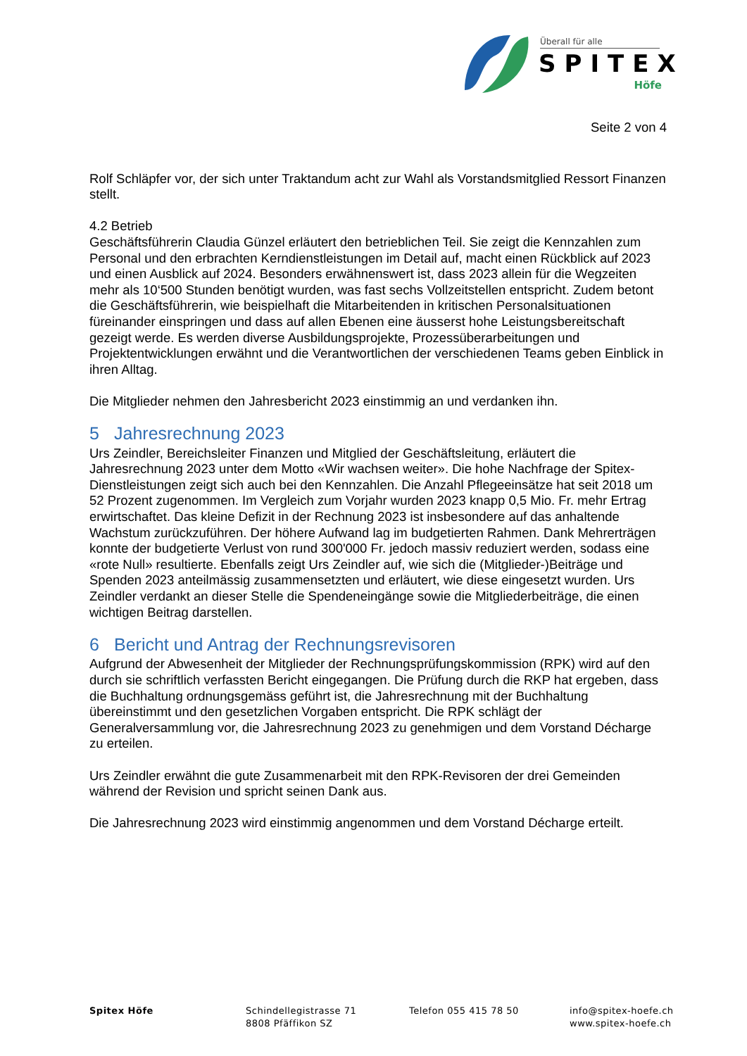Überall für alle
SPITEX
Höfe
Seite 2 von 4
Rolf Schläpfer vor, der sich unter Traktandum acht zur Wahl als Vorstandsmitglied Ressort Finanzen stellt.
4.2 Betrieb
Geschäftsführerin Claudia Günzel erläutert den betrieblichen Teil. Sie zeigt die Kennzahlen zum Personal und den erbrachten Kerndienstleistungen im Detail auf, macht einen Rückblick auf 2023 und einen Ausblick auf 2024. Besonders erwähnenswert ist, dass 2023 allein für die Wegzeiten mehr als 10‘500 Stunden benötigt wurden, was fast sechs Vollzeitstellen entspricht. Zudem betont die Geschäftsführerin, wie beispielhaft die Mitarbeitenden in kritischen Personalsituationen füreinander einspringen und dass auf allen Ebenen eine äusserst hohe Leistungsbereitschaft gezeigt werde. Es werden diverse Ausbildungsprojekte, Prozessüberarbeitungen und Projektentwicklungen erwähnt und die Verantwortlichen der verschiedenen Teams geben Einblick in ihren Alltag.
Die Mitglieder nehmen den Jahresbericht 2023 einstimmig an und verdanken ihn.
5 Jahresrechnung 2023
Urs Zeindler, Bereichsleiter Finanzen und Mitglied der Geschäftsleitung, erläutert die Jahresrechnung 2023 unter dem Motto «Wir wachsen weiter». Die hohe Nachfrage der Spitex-Dienstleistungen zeigt sich auch bei den Kennzahlen. Die Anzahl Pflegeeinsätze hat seit 2018 um 52 Prozent zugenommen. Im Vergleich zum Vorjahr wurden 2023 knapp 0,5 Mio. Fr. mehr Ertrag erwirtschaftet. Das kleine Defizit in der Rechnung 2023 ist insbesondere auf das anhaltende Wachstum zurückzuführen. Der höhere Aufwand lag im budgetierten Rahmen. Dank Mehrerträgen konnte der budgetierte Verlust von rund 300'000 Fr. jedoch massiv reduziert werden, sodass eine «rote Null» resultierte. Ebenfalls zeigt Urs Zeindler auf, wie sich die (Mitglieder-)Beiträge und Spenden 2023 anteilmässig zusammensetzten und erläutert, wie diese eingesetzt wurden. Urs Zeindler verdankt an dieser Stelle die Spendeneingänge sowie die Mitgliederbeiträge, die einen wichtigen Beitrag darstellen.
6 Bericht und Antrag der Rechnungsrevisoren
Aufgrund der Abwesenheit der Mitglieder der Rechnungsprüfungskommission (RPK) wird auf den durch sie schriftlich verfassten Bericht eingegangen. Die Prüfung durch die RKP hat ergeben, dass die Buchhaltung ordnungsgemäss geführt ist, die Jahresrechnung mit der Buchhaltung übereinstimmt und den gesetzlichen Vorgaben entspricht. Die RPK schlägt der Generalversammlung vor, die Jahresrechnung 2023 zu genehmigen und dem Vorstand Décharge zu erteilen.
Urs Zeindler erwähnt die gute Zusammenarbeit mit den RPK-Revisoren der drei Gemeinden während der Revision und spricht seinen Dank aus.
Die Jahresrechnung 2023 wird einstimmig angenommen und dem Vorstand Décharge erteilt.
Spitex Höfe Schindellegistrasse 71
8808 Pfäffikon SZ
Telefon 055 415 78 50 info@spitex-hoefe.ch
www.spitex-hoefe.ch